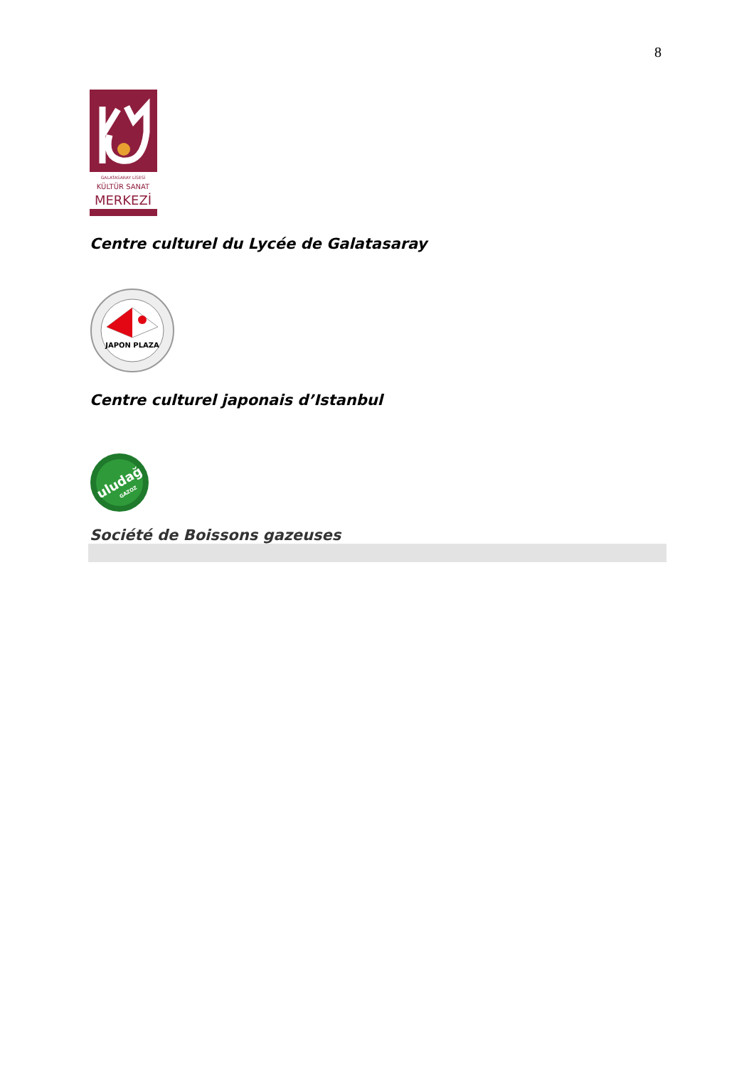8
GALATASARAY LİSESİ
KÜLTÜR SANAT
MERKEZİ
Centre culturel du Lycée de Galatasaray
JAPON PLAZA
Centre culturel japonais d’Istanbul
uludağ
GAZOZ
Société de Boissons gazeuses